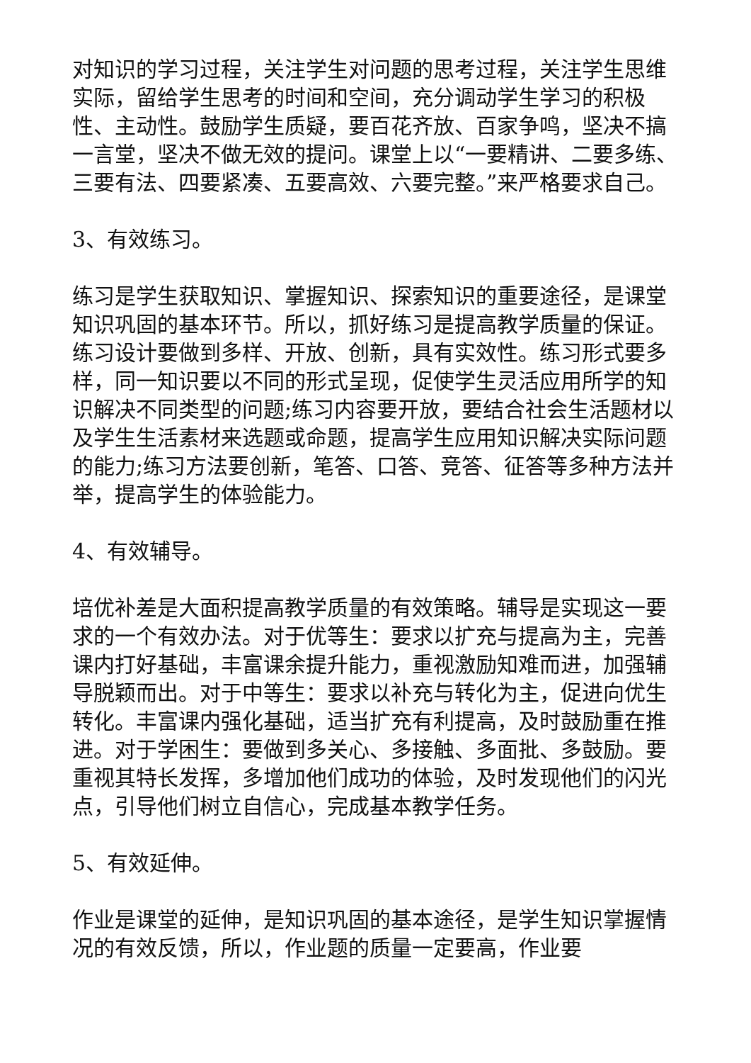对知识的学习过程，关注学生对问题的思考过程，关注学生思维实际，留给学生思考的时间和空间，充分调动学生学习的积极性、主动性。鼓励学生质疑，要百花齐放、百家争鸣，坚决不搞一言堂，坚决不做无效的提问。课堂上以“一要精讲、二要多练、三要有法、四要紧凑、五要高效、六要完整。”来严格要求自己。
3、有效练习。
练习是学生获取知识、掌握知识、探索知识的重要途径，是课堂知识巩固的基本环节。所以，抓好练习是提高教学质量的保证。练习设计要做到多样、开放、创新，具有实效性。练习形式要多样，同一知识要以不同的形式呈现，促使学生灵活应用所学的知识解决不同类型的问题;练习内容要开放，要结合社会生活题材以及学生生活素材来选题或命题，提高学生应用知识解决实际问题的能力;练习方法要创新，笔答、口答、竞答、征答等多种方法并举，提高学生的体验能力。
4、有效辅导。
培优补差是大面积提高教学质量的有效策略。辅导是实现这一要求的一个有效办法。对于优等生：要求以扩充与提高为主，完善课内打好基础，丰富课余提升能力，重视激励知难而进，加强辅导脱颖而出。对于中等生：要求以补充与转化为主，促进向优生转化。丰富课内强化基础，适当扩充有利提高，及时鼓励重在推进。对于学困生：要做到多关心、多接触、多面批、多鼓励。要重视其特长发挥，多增加他们成功的体验，及时发现他们的闪光点，引导他们树立自信心，完成基本教学任务。
5、有效延伸。
作业是课堂的延伸，是知识巩固的基本途径，是学生知识掌握情况的有效反馈，所以，作业题的质量一定要高，作业要